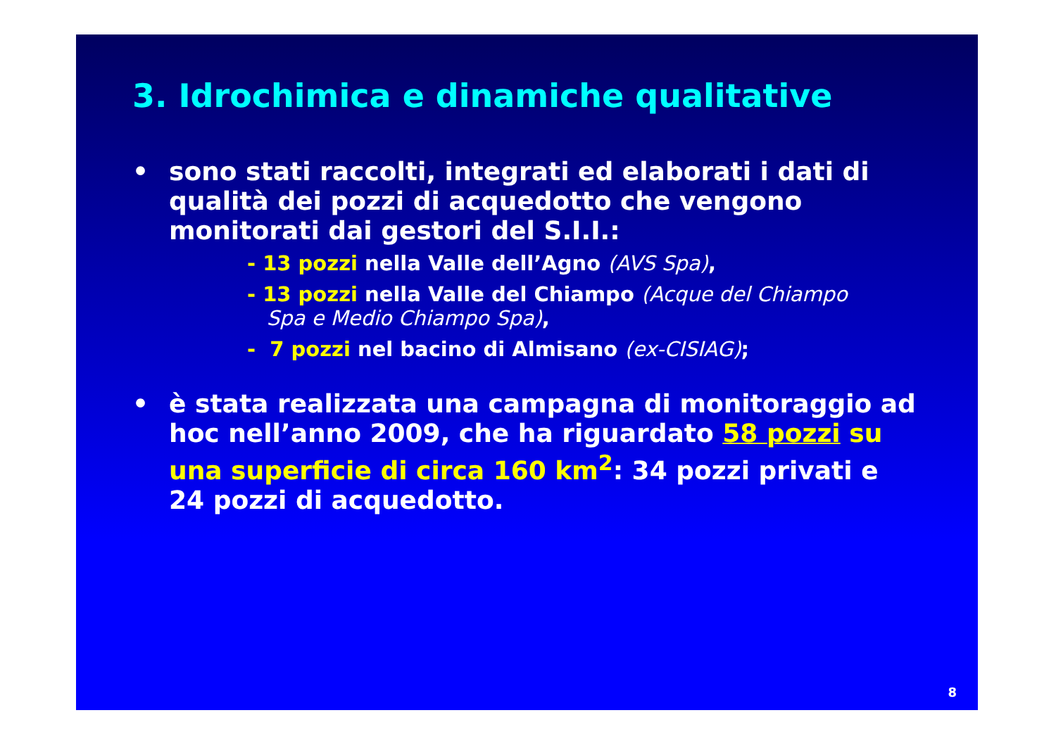3. Idrochimica e dinamiche qualitative
• sono stati raccolti, integrati ed elaborati i dati di qualità dei pozzi di acquedotto che vengono monitorati dai gestori del S.I.I.:
- 13 pozzi nella Valle dell’Agno (AVS Spa),
- 13 pozzi nella Valle del Chiampo (Acque del Chiampo
Spa e Medio Chiampo Spa),
- 7 pozzi nel bacino di Almisano (ex-CISIAG);
• è stata realizzata una campagna di monitoraggio ad hoc nell’anno 2009, che ha riguardato 58 pozzi su una superficie di circa 160 km<sup>2</sup>: 34 pozzi privati e 24 pozzi di acquedotto.
8